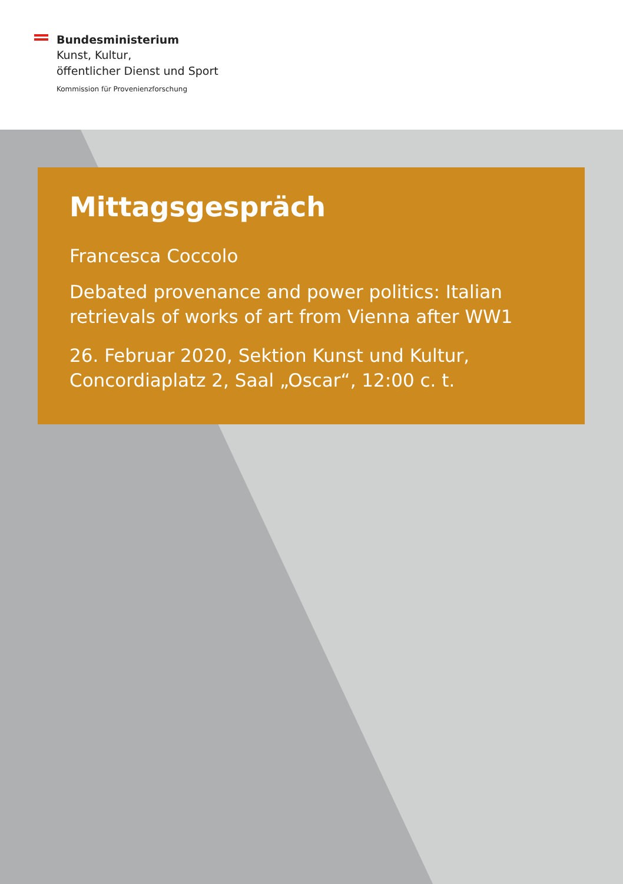Bundesministerium
Kunst, Kultur,
öffentlicher Dienst und Sport
Kommission für Provenienzforschung
Mittagsgespräch
Francesca Coccolo
Debated provenance and power politics: Italian retrievals of works of art from Vienna after WW1
26. Februar 2020, Sektion Kunst und Kultur,
Concordiaplatz 2, Saal „Oscar“, 12:00 c. t.